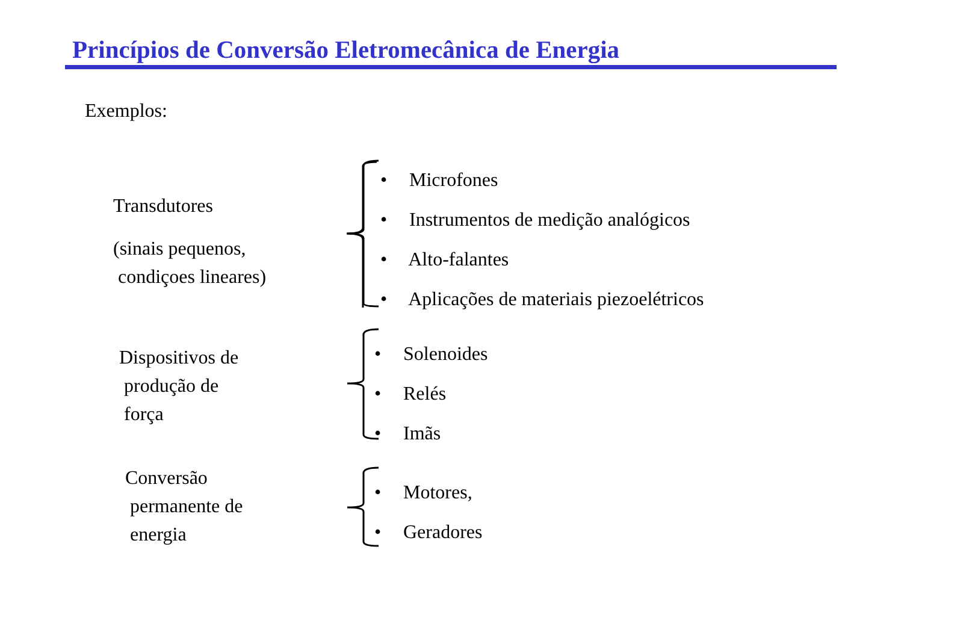Princípios de Conversão Eletromecânica de Energia
Exemplos:
Transdutores
(sinais pequenos,
condiçoes lineares)
• Microfones
• Instrumentos de medição analógicos
• Alto-falantes
• Aplicações de materiais piezoelétricos
Dispositivos de
produção de
força
• Solenoides
• Relés
• Imãs
Conversão
permanente de
energia
• Motores,
• Geradores